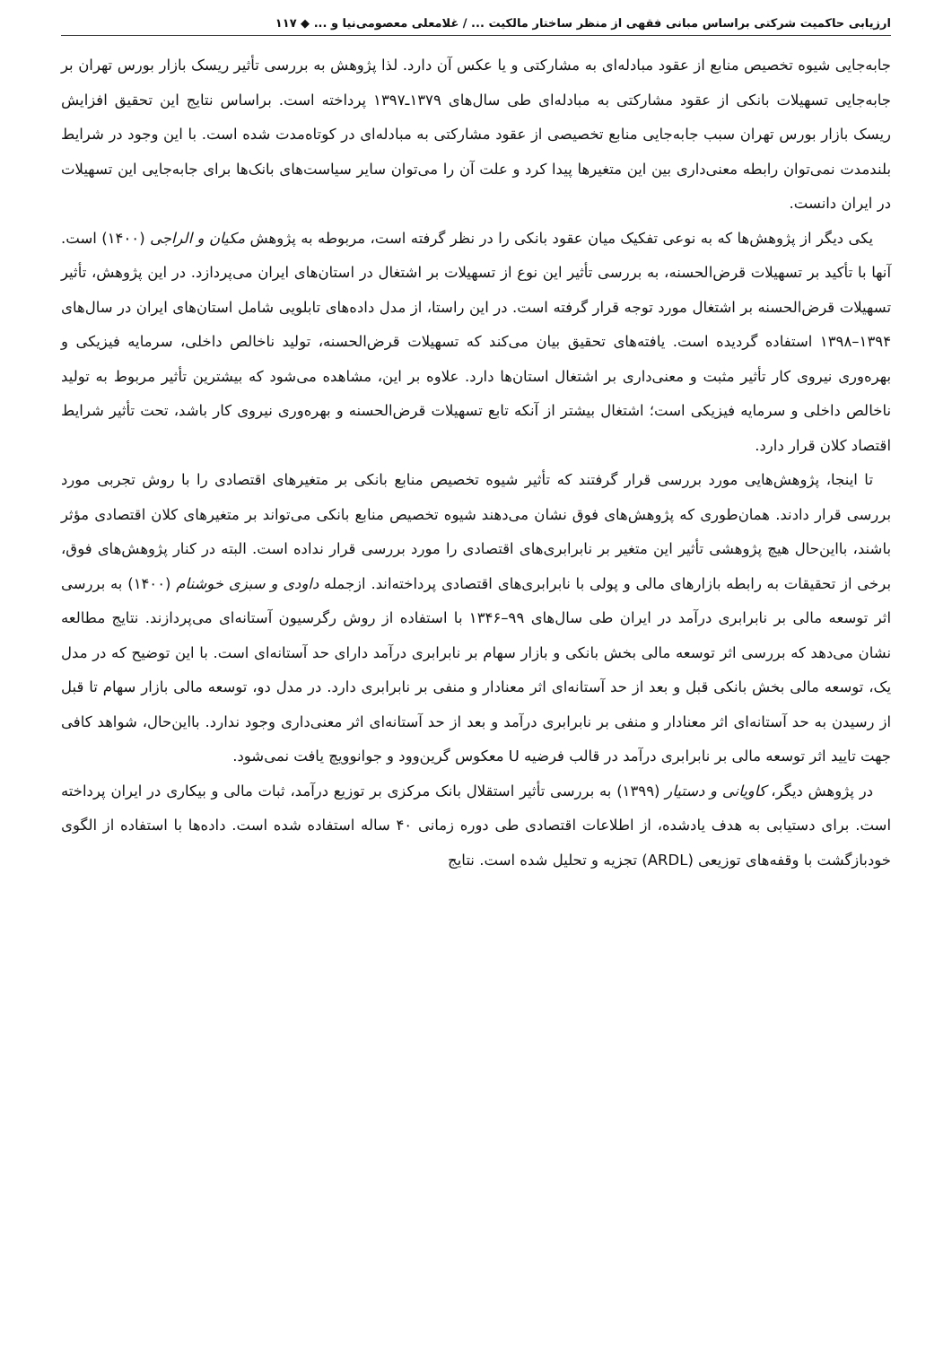ارزیابی حاکمیت شرکتی براساس مبانی فقهی از منظر ساختار مالکیت ... / غلامعلی معصومی‌نیا و ... ◆ ۱۱۷
جابه‌جایی شیوه تخصیص منابع از عقود مبادله‌ای به مشارکتی و یا عکس آن دارد. لذا پژوهش به بررسی تأثیر ریسک بازار بورس تهران بر جابه‌جایی تسهیلات بانکی از عقود مشارکتی به مبادله‌ای طی سال‌های ۱۳۷۹ـ۱۳۹۷ پرداخته است. براساس نتایج این تحقیق افزایش ریسک بازار بورس تهران سبب جابه‌جایی منابع تخصیصی از عقود مشارکتی به مبادله‌ای در کوتاه‌مدت شده است. با این وجود در شرایط بلندمدت نمی‌توان رابطه معنی‌داری بین این متغیرها پیدا کرد و علت آن را می‌توان سایر سیاست‌های بانک‌ها برای جابه‌جایی این تسهیلات در ایران دانست.
یکی دیگر از پژوهش‌ها که به نوعی تفکیک میان عقود بانکی را در نظر گرفته است، مربوطه به پژوهش مکیان و الراجی (۱۴۰۰) است. آنها با تأکید بر تسهیلات قرض‌الحسنه، به بررسی تأثیر این نوع از تسهیلات بر اشتغال در استان‌های ایران می‌پردازد. در این پژوهش، تأثیر تسهیلات قرض‌الحسنه بر اشتغال مورد توجه قرار گرفته است. در این راستا، از مدل داده‌های تابلویی شامل استان‌های ایران در سال‌های ۱۳۹۴–۱۳۹۸ استفاده گردیده است. یافته‌های تحقیق بیان می‌کند که تسهیلات قرض‌الحسنه، تولید ناخالص داخلی، سرمایه فیزیکی و بهره‌وری نیروی کار تأثیر مثبت و معنی‌داری بر اشتغال استان‌ها دارد. علاوه بر این، مشاهده می‌شود که بیشترین تأثیر مربوط به تولید ناخالص داخلی و سرمایه فیزیکی است؛ اشتغال بیشتر از آنکه تابع تسهیلات قرض‌الحسنه و بهره‌وری نیروی کار باشد، تحت تأثیر شرایط اقتصاد کلان قرار دارد.
تا اینجا، پژوهش‌هایی مورد بررسی قرار گرفتند که تأثیر شیوه تخصیص منابع بانکی بر متغیرهای اقتصادی را با روش تجربی مورد بررسی قرار دادند. همان‌طوری که پژوهش‌های فوق نشان می‌دهند شیوه تخصیص منابع بانکی می‌تواند بر متغیرهای کلان اقتصادی مؤثر باشند، بااین‌حال هیچ پژوهشی تأثیر این متغیر بر نابرابری‌های اقتصادی را مورد بررسی قرار نداده است. البته در کنار پژوهش‌های فوق، برخی از تحقیقات به رابطه بازارهای مالی و پولی با نابرابری‌های اقتصادی پرداخته‌اند. ازجمله داودی و سبزی خوشنام (۱۴۰۰) به بررسی اثر توسعه مالی بر نابرابری درآمد در ایران طی سال‌های ۹۹–۱۳۴۶ با استفاده از روش رگرسیون آستانه‌ای می‌پردازند. نتایج مطالعه نشان می‌دهد که بررسی اثر توسعه مالی بخش بانکی و بازار سهام بر نابرابری درآمد دارای حد آستانه‌ای است. با این توضیح که در مدل یک، توسعه مالی بخش بانکی قبل و بعد از حد آستانه‌ای اثر معنادار و منفی بر نابرابری دارد. در مدل دو، توسعه مالی بازار سهام تا قبل از رسیدن به حد آستانه‌ای اثر معنادار و منفی بر نابرابری درآمد و بعد از حد آستانه‌ای اثر معنی‌داری وجود ندارد. بااین‌حال، شواهد کافی جهت تایید اثر توسعه مالی بر نابرابری درآمد در قالب فرضیه U معکوس گرین‌وود و جوانوویچ یافت نمی‌شود.
در پژوهش دیگر، کاویانی و دستیار (۱۳۹۹) به بررسی تأثیر استقلال بانک مرکزی بر توزیع درآمد، ثبات مالی و بیکاری در ایران پرداخته است. برای دستیابی به هدف یادشده، از اطلاعات اقتصادی طی دوره زمانی ۴۰ ساله استفاده شده است. داده‌ها با استفاده از الگوی خودبازگشت با وقفه‌های توزیعی (ARDL) تجزیه و تحلیل شده است. نتایج